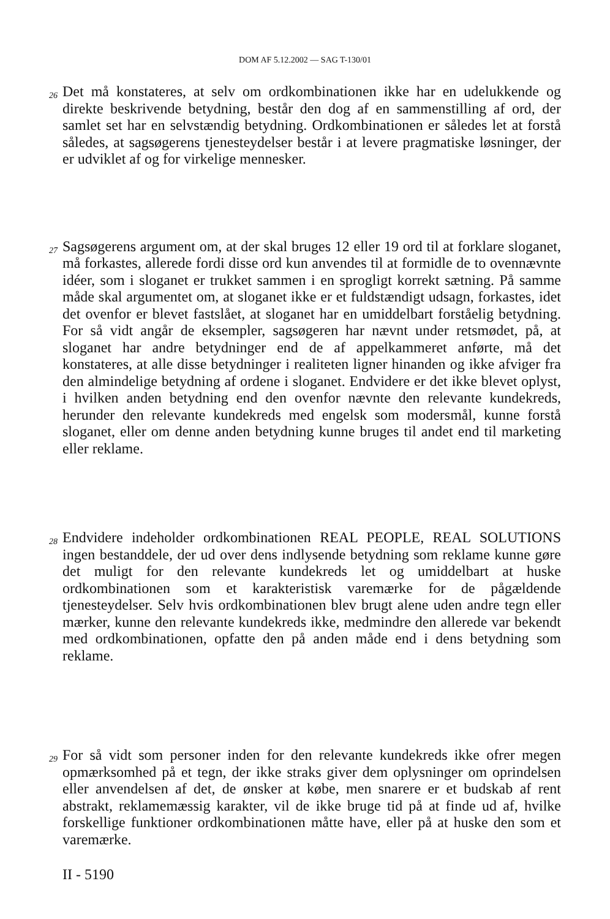DOM AF 5.12.2002 — SAG T-130/01
26
Det må konstateres, at selv om ordkombinationen ikke har en udelukkende og direkte beskrivende betydning, består den dog af en sammenstilling af ord, der samlet set har en selvstændig betydning. Ordkombinationen er således let at forstå således, at sagsøgerens tjenesteydelser består i at levere pragmatiske løsninger, der er udviklet af og for virkelige mennesker.
27
Sagsøgerens argument om, at der skal bruges 12 eller 19 ord til at forklare sloganet, må forkastes, allerede fordi disse ord kun anvendes til at formidle de to ovennævnte idéer, som i sloganet er trukket sammen i en sprogligt korrekt sætning. På samme måde skal argumentet om, at sloganet ikke er et fuldstændigt udsagn, forkastes, idet det ovenfor er blevet fastslået, at sloganet har en umiddelbart forståelig betydning. For så vidt angår de eksempler, sagsøgeren har nævnt under retsmødet, på, at sloganet har andre betydninger end de af appelkammeret anførte, må det konstateres, at alle disse betydninger i realiteten ligner hinanden og ikke afviger fra den almindelige betydning af ordene i sloganet. Endvidere er det ikke blevet oplyst, i hvilken anden betydning end den ovenfor nævnte den relevante kundekreds, herunder den relevante kundekreds med engelsk som modersmål, kunne forstå sloganet, eller om denne anden betydning kunne bruges til andet end til marketing eller reklame.
28
Endvidere indeholder ordkombinationen REAL PEOPLE, REAL SOLUTIONS ingen bestanddele, der ud over dens indlysende betydning som reklame kunne gøre det muligt for den relevante kundekreds let og umiddelbart at huske ordkombinationen som et karakteristisk varemærke for de pågældende tjenesteydelser. Selv hvis ordkombinationen blev brugt alene uden andre tegn eller mærker, kunne den relevante kundekreds ikke, medmindre den allerede var bekendt med ordkombinationen, opfatte den på anden måde end i dens betydning som reklame.
29
For så vidt som personer inden for den relevante kundekreds ikke ofrer megen opmærksomhed på et tegn, der ikke straks giver dem oplysninger om oprindelsen eller anvendelsen af det, de ønsker at købe, men snarere er et budskab af rent abstrakt, reklamemæssig karakter, vil de ikke bruge tid på at finde ud af, hvilke forskellige funktioner ordkombinationen måtte have, eller på at huske den som et varemærke.
II - 5190